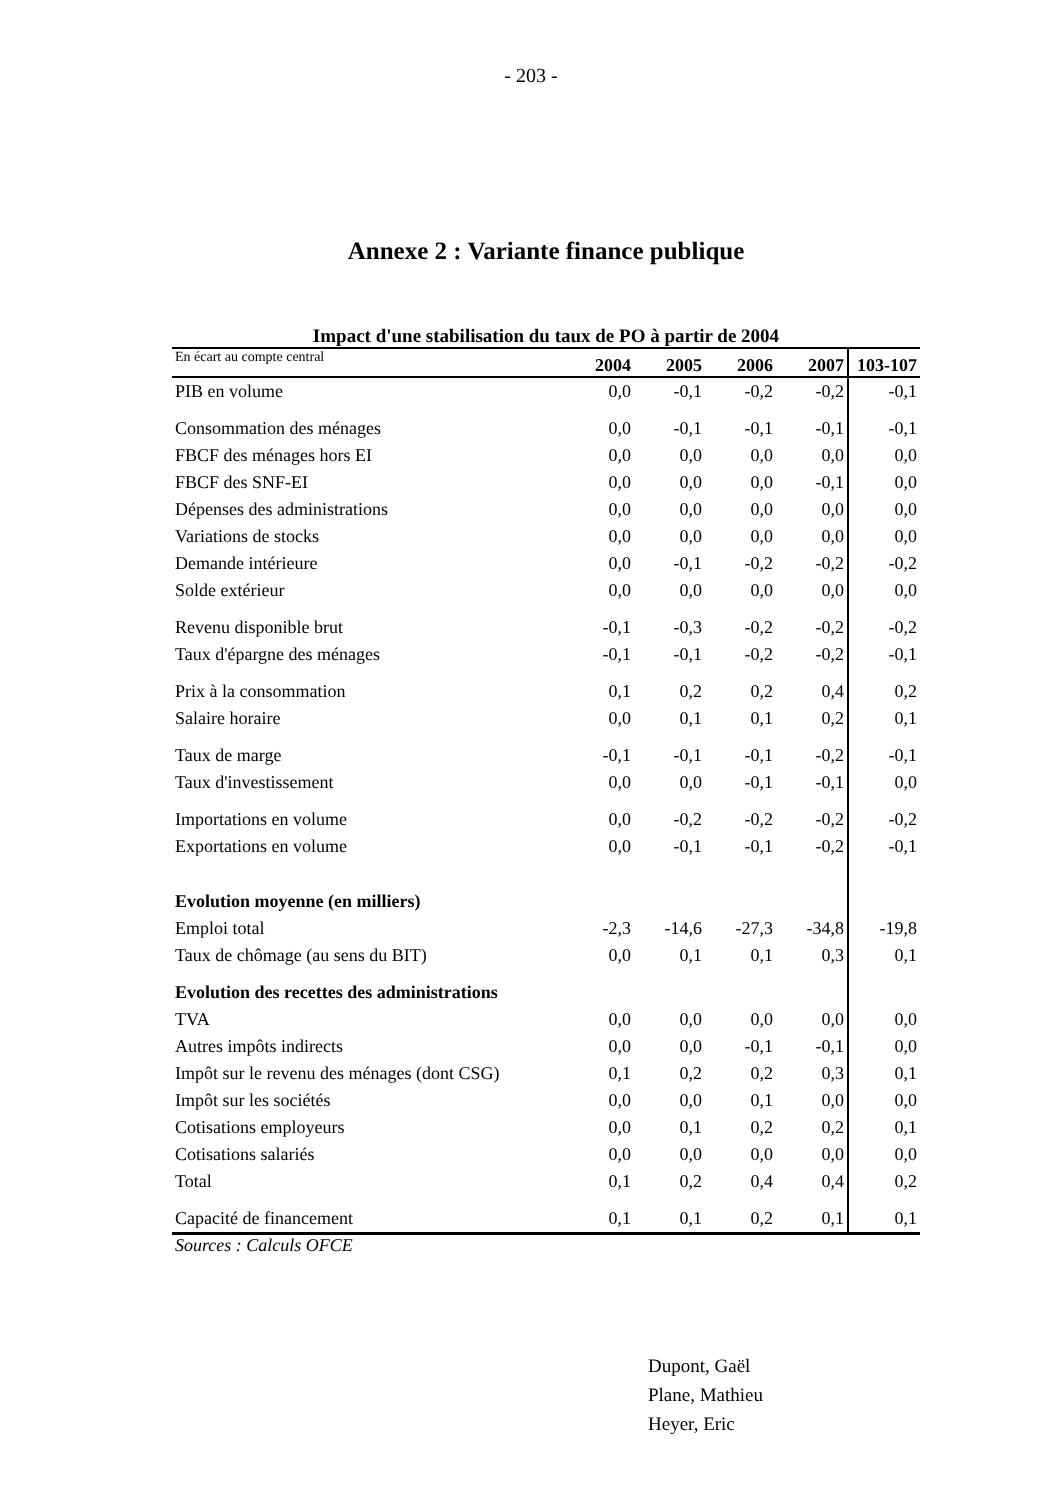- 203 -
Annexe 2 : Variante finance publique
Impact d'une stabilisation du taux de PO à partir de 2004
| En écart au compte central | 2004 | 2005 | 2006 | 2007 | 103-107 |
| --- | --- | --- | --- | --- | --- |
| PIB en volume | 0,0 | -0,1 | -0,2 | -0,2 | -0,1 |
| Consommation des ménages | 0,0 | -0,1 | -0,1 | -0,1 | -0,1 |
| FBCF des ménages hors EI | 0,0 | 0,0 | 0,0 | 0,0 | 0,0 |
| FBCF des SNF-EI | 0,0 | 0,0 | 0,0 | -0,1 | 0,0 |
| Dépenses des administrations | 0,0 | 0,0 | 0,0 | 0,0 | 0,0 |
| Variations de stocks | 0,0 | 0,0 | 0,0 | 0,0 | 0,0 |
| Demande intérieure | 0,0 | -0,1 | -0,2 | -0,2 | -0,2 |
| Solde extérieur | 0,0 | 0,0 | 0,0 | 0,0 | 0,0 |
| Revenu disponible brut | -0,1 | -0,3 | -0,2 | -0,2 | -0,2 |
| Taux d'épargne des ménages | -0,1 | -0,1 | -0,2 | -0,2 | -0,1 |
| Prix à la consommation | 0,1 | 0,2 | 0,2 | 0,4 | 0,2 |
| Salaire horaire | 0,0 | 0,1 | 0,1 | 0,2 | 0,1 |
| Taux de marge | -0,1 | -0,1 | -0,1 | -0,2 | -0,1 |
| Taux d'investissement | 0,0 | 0,0 | -0,1 | -0,1 | 0,0 |
| Importations en volume | 0,0 | -0,2 | -0,2 | -0,2 | -0,2 |
| Exportations en volume | 0,0 | -0,1 | -0,1 | -0,2 | -0,1 |
| Evolution moyenne (en milliers) | | | | | |
| Emploi total | -2,3 | -14,6 | -27,3 | -34,8 | -19,8 |
| Taux de chômage (au sens du BIT) | 0,0 | 0,1 | 0,1 | 0,3 | 0,1 |
| Evolution des recettes des administrations | | | | | |
| TVA | 0,0 | 0,0 | 0,0 | 0,0 | 0,0 |
| Autres impôts indirects | 0,0 | 0,0 | -0,1 | -0,1 | 0,0 |
| Impôt sur le revenu des ménages (dont CSG) | 0,1 | 0,2 | 0,2 | 0,3 | 0,1 |
| Impôt sur les sociétés | 0,0 | 0,0 | 0,1 | 0,0 | 0,0 |
| Cotisations employeurs | 0,0 | 0,1 | 0,2 | 0,2 | 0,1 |
| Cotisations salariés | 0,0 | 0,0 | 0,0 | 0,0 | 0,0 |
| Total | 0,1 | 0,2 | 0,4 | 0,4 | 0,2 |
| Capacité de financement | 0,1 | 0,1 | 0,2 | 0,1 | 0,1 |
Sources : Calculs OFCE
Dupont, Gaël
Plane, Mathieu
Heyer, Eric